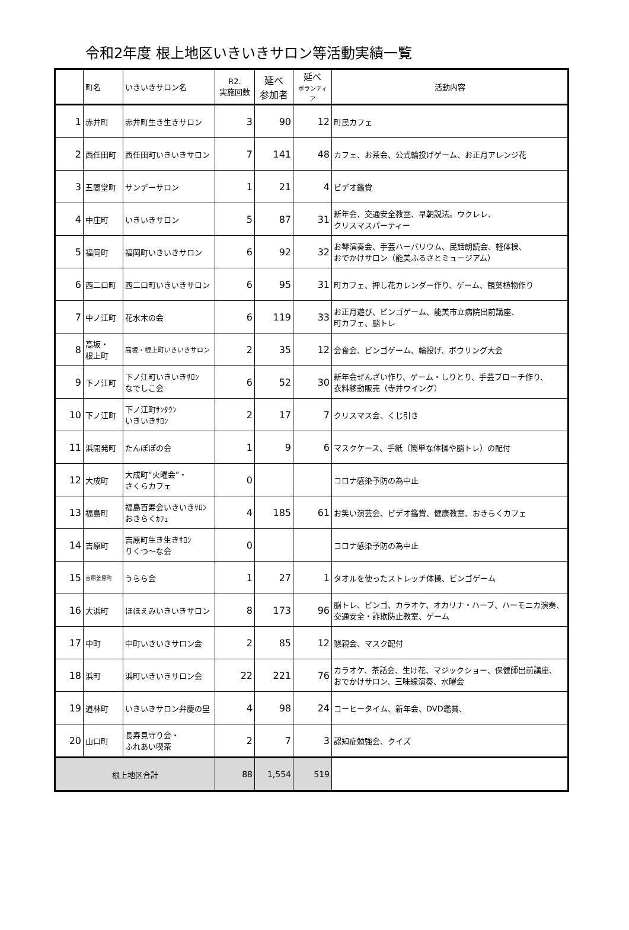令和2年度 根上地区いきいきサロン等活動実績一覧
| | 町名 | いきいきサロン名 | R2. 実施回数 | 延べ 参加者 | 延べ ボランティア | 活動内容 |
| --- | --- | --- | --- | --- | --- | --- |
| 1 | 赤井町 | 赤井町生き生きサロン | 3 | 90 | 12 | 町民カフェ |
| 2 | 西任田町 | 西任田町いきいきサロン | 7 | 141 | 48 | カフェ、お茶会、公式輪投げゲーム、お正月アレンジ花 |
| 3 | 五間堂町 | サンデーサロン | 1 | 21 | 4 | ビデオ鑑賞 |
| 4 | 中庄町 | いきいきサロン | 5 | 87 | 31 | 新年会、交通安全教室、早朝説法。ウクレレ、 クリスマスパーティー |
| 5 | 福岡町 | 福岡町いきいきサロン | 6 | 92 | 32 | お琴演奏会、手芸ハーバリウム、民話朗読会、軽体操、 おでかけサロン（能美ふるさとミュージアム） |
| 6 | 西二口町 | 西二口町いきいきサロン | 6 | 95 | 31 | 町カフェ、押し花カレンダー作り、ゲーム、観葉植物作り |
| 7 | 中ノ江町 | 花水木の会 | 6 | 119 | 33 | お正月遊び、ビンゴゲーム、能美市立病院出前講座、 町カフェ、脳トレ |
| 8 | 高坂・ 根上町 | 高坂・根上町いきいきサロン | 2 | 35 | 12 | 会食会、ビンゴゲーム、輪投げ、ボウリング大会 |
| 9 | 下ノ江町 | 下ノ江町いきいきｻﾛﾝ なでしこ会 | 6 | 52 | 30 | 新年会ぜんざい作り、ゲーム・しりとり、手芸ブローチ作り、 衣料移動販売（寺井ウイング） |
| 10 | 下ノ江町 | 下ノ江町ｻﾝﾀｳﾝ いきいきｻﾛﾝ | 2 | 17 | 7 | クリスマス会、くじ引き |
| 11 | 浜開発町 | たんぽぽの会 | 1 | 9 | 6 | マスクケース、手紙（簡単な体操や脳トレ）の配付 |
| 12 | 大成町 | 大成町“火曜会”・ さくらカフェ | 0 | | | コロナ感染予防の為中止 |
| 13 | 福島町 | 福島百寿会いきいきｻﾛﾝ おきらくｶﾌｪ | 4 | 185 | 61 | お笑い演芸会、ビデオ鑑賞、健康教室、おきらくカフェ |
| 14 | 吉原町 | 吉原町生き生きｻﾛﾝ りくつ～な会 | 0 | | | コロナ感染予防の為中止 |
| 15 | 吉原釜屋町 | うらら会 | 1 | 27 | 1 | タオルを使ったストレッチ体操、ビンゴゲーム |
| 16 | 大浜町 | ほほえみいきいきサロン | 8 | 173 | 96 | 脳トレ、ビンゴ、カラオケ、オカリナ・ハープ、ハーモニカ演奏、 交通安全・詐欺防止教室、ゲーム |
| 17 | 中町 | 中町いきいきサロン会 | 2 | 85 | 12 | 懇親会、マスク配付 |
| 18 | 浜町 | 浜町いきいきサロン会 | 22 | 221 | 76 | カラオケ、茶話会、生け花、マジックショー、保健師出前講座、 おでかけサロン、三味線演奏、水曜会 |
| 19 | 道林町 | いきいきサロン弁慶の里 | 4 | 98 | 24 | コーヒータイム、新年会、DVD鑑賞、 |
| 20 | 山口町 | 長寿見守り会・ ふれあい喫茶 | 2 | 7 | 3 | 認知症勉強会、クイズ |
| 根上地区合計 | | | 88 | 1,554 | 519 | |